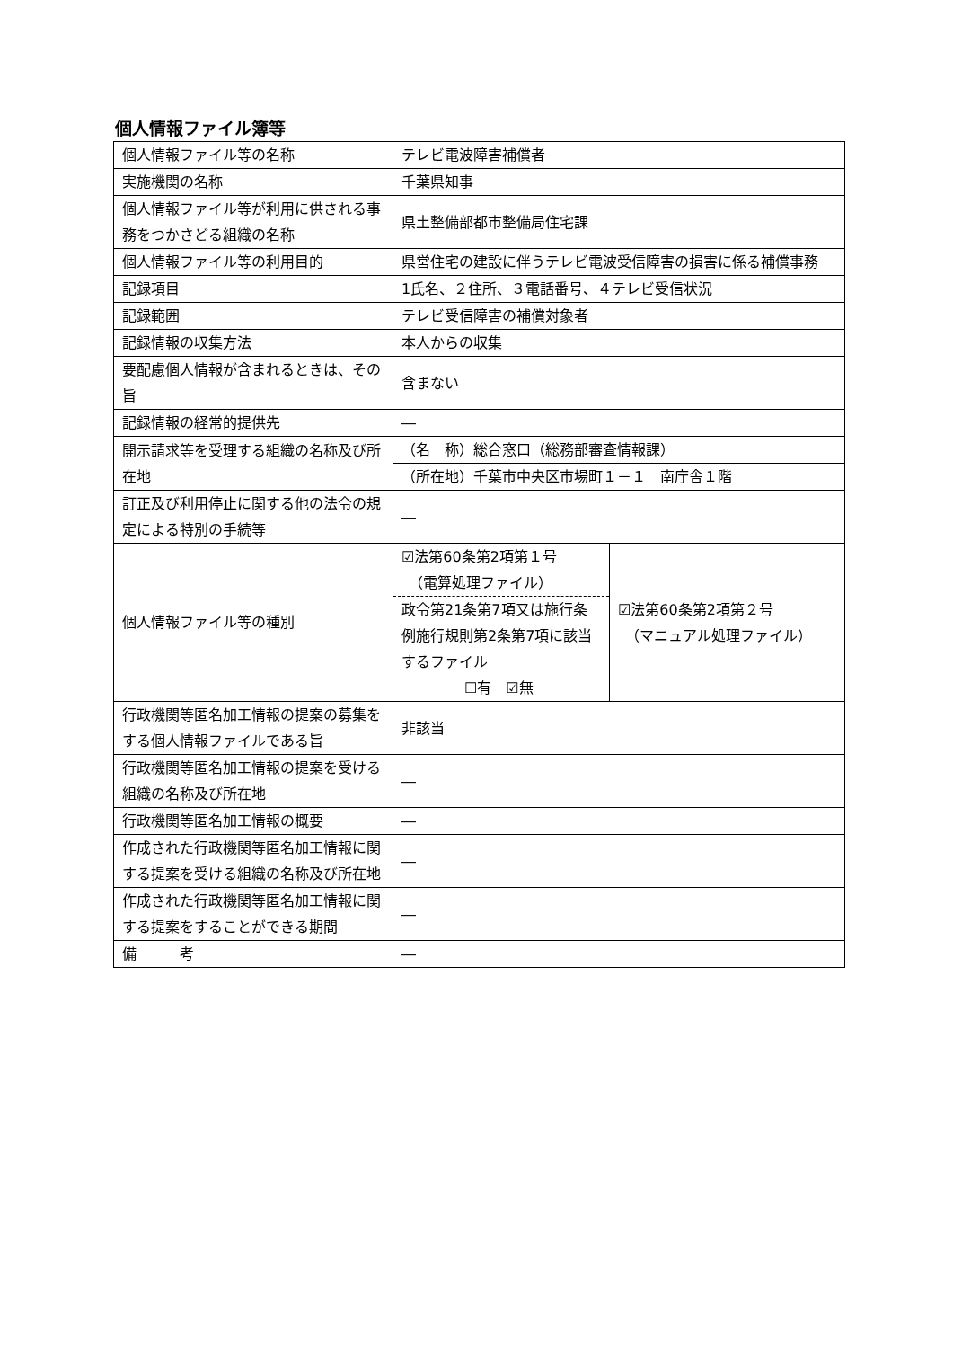個人情報ファイル簿等
| 個人情報ファイル等の名称 | テレビ電波障害補償者 | |
| 実施機関の名称 | 千葉県知事 | |
| 個人情報ファイル等が利用に供される事務をつかさどる組織の名称 | 県土整備部都市整備局住宅課 | |
| 個人情報ファイル等の利用目的 | 県営住宅の建設に伴うテレビ電波受信障害の損害に係る補償事務 | |
| 記録項目 | 1氏名、２住所、３電話番号、４テレビ受信状況 | |
| 記録範囲 | テレビ受信障害の補償対象者 | |
| 記録情報の収集方法 | 本人からの収集 | |
| 要配慮個人情報が含まれるときは、その旨 | 含まない | |
| 記録情報の経常的提供先 | ― | |
| 開示請求等を受理する組織の名称及び所在地 | （名 称）総合窓口（総務部審査情報課） | |
| | （所在地）千葉市中央区市場町１－１ 南庁舎１階 | |
| 訂正及び利用停止に関する他の法令の規定による特別の手続等 | ― | |
| 個人情報ファイル等の種別 | ☑法第60条第2項第１号 （電算処理ファイル） 政令第21条第7項又は施行条例施行規則第2条第7項に該当するファイル ☐有 ☑無 | ☑法第60条第2項第２号 （マニュアル処理ファイル） |
| 行政機関等匿名加工情報の提案の募集をする個人情報ファイルである旨 | 非該当 | |
| 行政機関等匿名加工情報の提案を受ける組織の名称及び所在地 | ― | |
| 行政機関等匿名加工情報の概要 | ― | |
| 作成された行政機関等匿名加工情報に関する提案を受ける組織の名称及び所在地 | ― | |
| 作成された行政機関等匿名加工情報に関する提案をすることができる期間 | ― | |
| 備 考 | ― | |